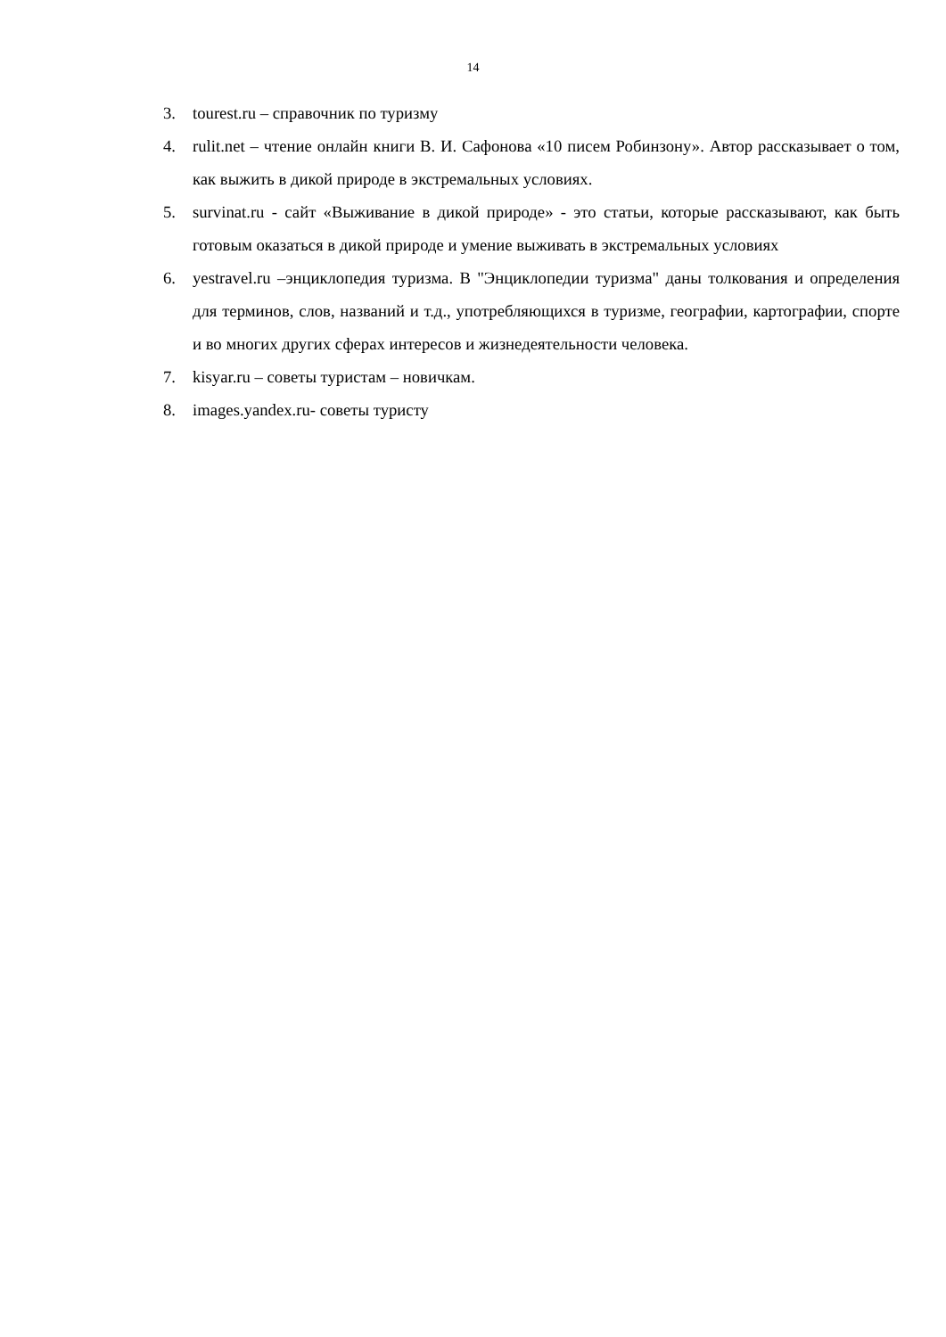14
3. tourest.ru – справочник по туризму
4. rulit.net – чтение онлайн книги В. И. Сафонова «10 писем Робинзону». Автор рассказывает о том, как выжить в дикой природе в экстремальных условиях.
5. survinat.ru - сайт «Выживание в дикой природе» - это статьи, которые рассказывают, как быть готовым оказаться в дикой природе и умение выживать в экстремальных условиях
6. yestravel.ru –энциклопедия туризма. В "Энциклопедии туризма" даны толкования и определения для терминов, слов, названий и т.д., употребляющихся в туризме, географии, картографии, спорте и во многих других сферах интересов и жизнедеятельности человека.
7. kisyar.ru – советы туристам – новичкам.
8. images.yandex.ru- советы туристу